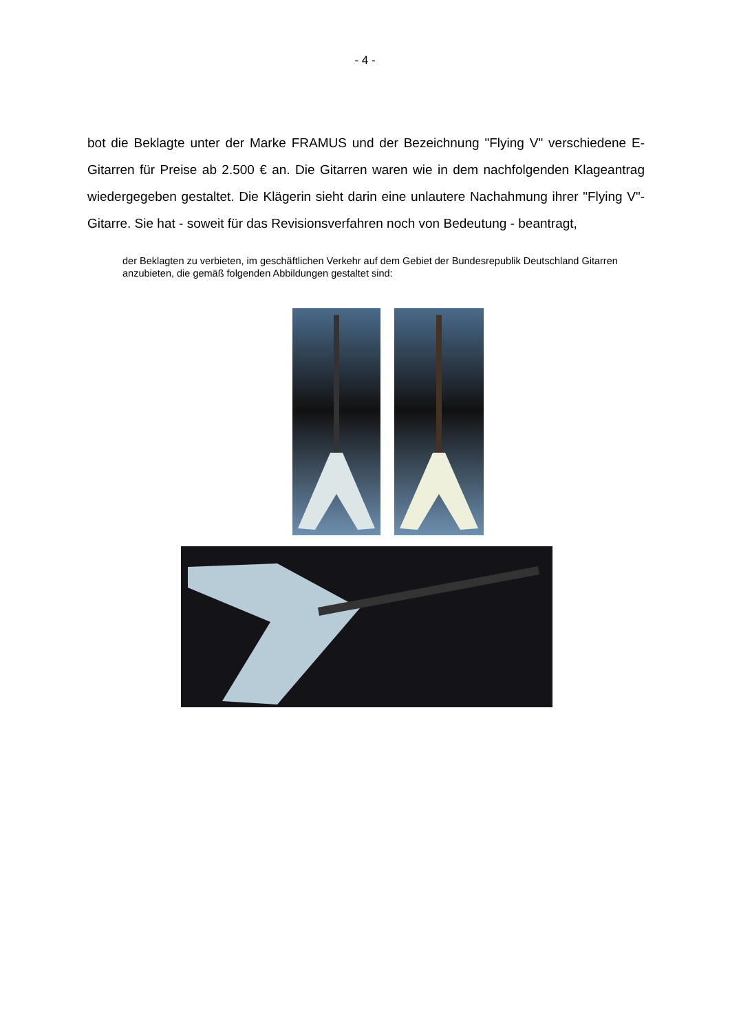- 4 -
bot die Beklagte unter der Marke FRAMUS und der Bezeichnung "Flying V" verschiedene E-Gitarren für Preise ab 2.500 € an. Die Gitarren waren wie in dem nachfolgenden Klageantrag wiedergegeben gestaltet. Die Klägerin sieht darin eine unlautere Nachahmung ihrer "Flying V"-Gitarre. Sie hat - soweit für das Revisionsverfahren noch von Bedeutung - beantragt,
der Beklagten zu verbieten, im geschäftlichen Verkehr auf dem Gebiet der Bundesrepublik Deutschland Gitarren anzubieten, die gemäß folgenden Abbildungen gestaltet sind: